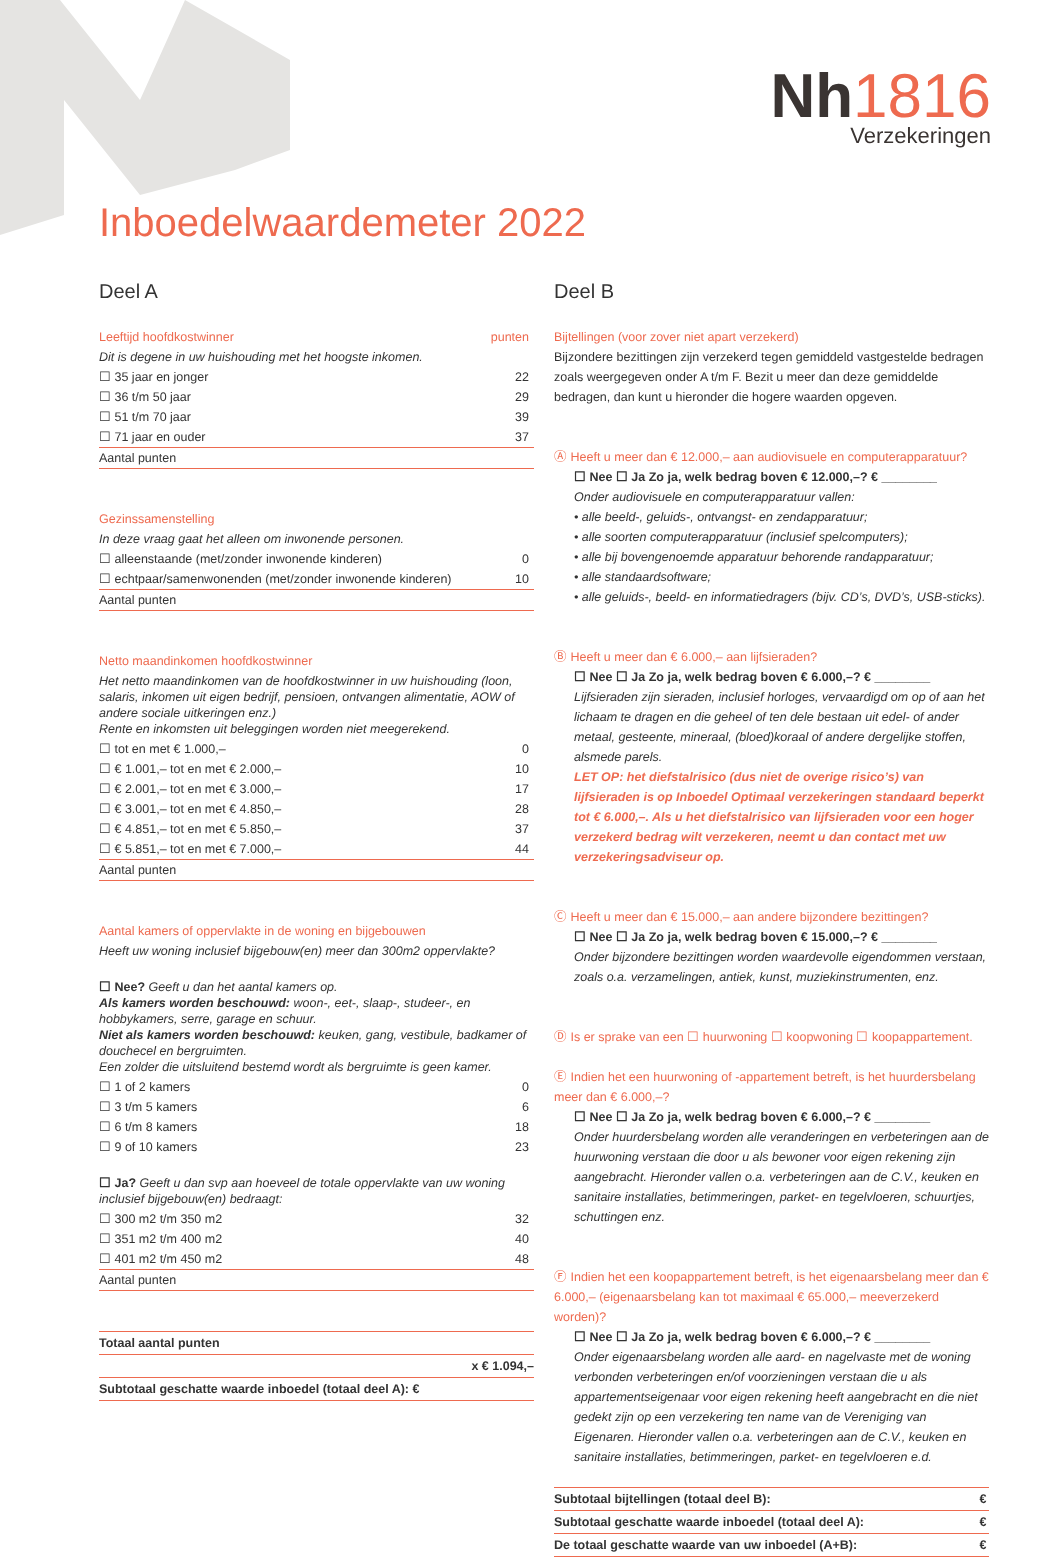Nh1816
Verzekeringen
Inboedelwaardemeter 2022
Deel A
| Leeftijd hoofdkostwinner | punten |
| Dit is degene in uw huishouding met het hoogste inkomen. | |
| ☐ 35 jaar en jonger | 22 |
| ☐ 36 t/m 50 jaar | 29 |
| ☐ 51 t/m 70 jaar | 39 |
| ☐ 71 jaar en ouder | 37 |
| Aantal punten | |
| Gezinssamenstelling | |
| In deze vraag gaat het alleen om inwonende personen. | |
| ☐ alleenstaande (met/zonder inwonende kinderen) | 0 |
| ☐ echtpaar/samenwonenden (met/zonder inwonende kinderen) | 10 |
| Aantal punten | |
| Netto maandinkomen hoofdkostwinner | |
| Het netto maandinkomen van de hoofdkostwinner in uw huishouding (loon, salaris, inkomen uit eigen bedrijf, pensioen, ontvangen alimentatie, AOW of andere sociale uitkeringen enz.) Rente en inkomsten uit beleggingen worden niet meegerekend. | |
| ☐ tot en met € 1.000,– | 0 |
| ☐ € 1.001,– tot en met € 2.000,– | 10 |
| ☐ € 2.001,– tot en met € 3.000,– | 17 |
| ☐ € 3.001,– tot en met € 4.850,– | 28 |
| ☐ € 4.851,– tot en met € 5.850,– | 37 |
| ☐ € 5.851,– tot en met € 7.000,– | 44 |
| Aantal punten | |
| Aantal kamers of oppervlakte in de woning en bijgebouwen | |
| Heeft uw woning inclusief bijgebouw(en) meer dan 300m2 oppervlakte? | |
| ☐ Nee? Geeft u dan het aantal kamers op. Als kamers worden beschouwd: woon-, eet-, slaap-, studeer-, en hobbykamers, serre, garage en schuur. Niet als kamers worden beschouwd: keuken, gang, vestibule, badkamer of douchecel en bergruimten. Een zolder die uitsluitend bestemd wordt als bergruimte is geen kamer. | |
| ☐ 1 of 2 kamers | 0 |
| ☐ 3 t/m 5 kamers | 6 |
| ☐ 6 t/m 8 kamers | 18 |
| ☐ 9 of 10 kamers | 23 |
| ☐ Ja? Geeft u dan svp aan hoeveel de totale oppervlakte van uw woning inclusief bijgebouw(en) bedraagt: | |
| ☐ 300 m2 t/m 350 m2 | 32 |
| ☐ 351 m2 t/m 400 m2 | 40 |
| ☐ 401 m2 t/m 450 m2 | 48 |
| Aantal punten | |
| Totaal aantal punten | |
| | x € 1.094,– |
| Subtotaal geschatte waarde inboedel (totaal deel A): € | |
Deel B
Bijtellingen (voor zover niet apart verzekerd)
Bijzondere bezittingen zijn verzekerd tegen gemiddeld vastgestelde bedragen zoals weergegeven onder A t/m F. Bezit u meer dan deze gemiddelde bedragen, dan kunt u hieronder die hogere waarden opgeven.
Ⓐ Heeft u meer dan € 12.000,– aan audiovisuele en computerapparatuur?
☐ Nee ☐ Ja Zo ja, welk bedrag boven € 12.000,–? € ________
Onder audiovisuele en computerapparatuur vallen:
• alle beeld-, geluids-, ontvangst- en zendapparatuur;
• alle soorten computerapparatuur (inclusief spelcomputers);
• alle bij bovengenoemde apparatuur behorende randapparatuur;
• alle standaardsoftware;
• alle geluids-, beeld- en informatiedragers (bijv. CD’s, DVD’s, USB-sticks).
Ⓑ Heeft u meer dan € 6.000,– aan lijfsieraden?
☐ Nee ☐ Ja Zo ja, welk bedrag boven € 6.000,–? € ________
Lijfsieraden zijn sieraden, inclusief horloges, vervaardigd om op of aan het lichaam te dragen en die geheel of ten dele bestaan uit edel- of ander metaal, gesteente, mineraal, (bloed)koraal of andere dergelijke stoffen, alsmede parels.
LET OP: het diefstalrisico (dus niet de overige risico’s) van lijfsieraden is op Inboedel Optimaal verzekeringen standaard beperkt tot € 6.000,–. Als u het diefstalrisico van lijfsieraden voor een hoger verzekerd bedrag wilt verzekeren, neemt u dan contact met uw verzekeringsadviseur op.
Ⓒ Heeft u meer dan € 15.000,– aan andere bijzondere bezittingen?
☐ Nee ☐ Ja Zo ja, welk bedrag boven € 15.000,–? € ________
Onder bijzondere bezittingen worden waardevolle eigendommen verstaan, zoals o.a. verzamelingen, antiek, kunst, muziekinstrumenten, enz.
Ⓓ Is er sprake van een ☐ huurwoning ☐ koopwoning ☐ koopappartement.
Ⓔ Indien het een huurwoning of -appartement betreft, is het huurdersbelang meer dan € 6.000,–?
☐ Nee ☐ Ja Zo ja, welk bedrag boven € 6.000,–? € ________
Onder huurdersbelang worden alle veranderingen en verbeteringen aan de huurwoning verstaan die door u als bewoner voor eigen rekening zijn aangebracht. Hieronder vallen o.a. verbeteringen aan de C.V., keuken en sanitaire installaties, betimmeringen, parket- en tegelvloeren, schuurtjes, schuttingen enz.
Ⓕ Indien het een koopappartement betreft, is het eigenaarsbelang meer dan € 6.000,– (eigenaarsbelang kan tot maximaal € 65.000,– meeverzekerd worden)?
☐ Nee ☐ Ja Zo ja, welk bedrag boven € 6.000,–? € ________
Onder eigenaarsbelang worden alle aard- en nagelvaste met de woning verbonden verbeteringen en/of voorzieningen verstaan die u als appartementseigenaar voor eigen rekening heeft aangebracht en die niet gedekt zijn op een verzekering ten name van de Vereniging van Eigenaren. Hieronder vallen o.a. verbeteringen aan de C.V., keuken en sanitaire installaties, betimmeringen, parket- en tegelvloeren e.d.
| Subtotaal bijtellingen (totaal deel B): | € |
| Subtotaal geschatte waarde inboedel (totaal deel A): | € |
| De totaal geschatte waarde van uw inboedel (A+B): | € |